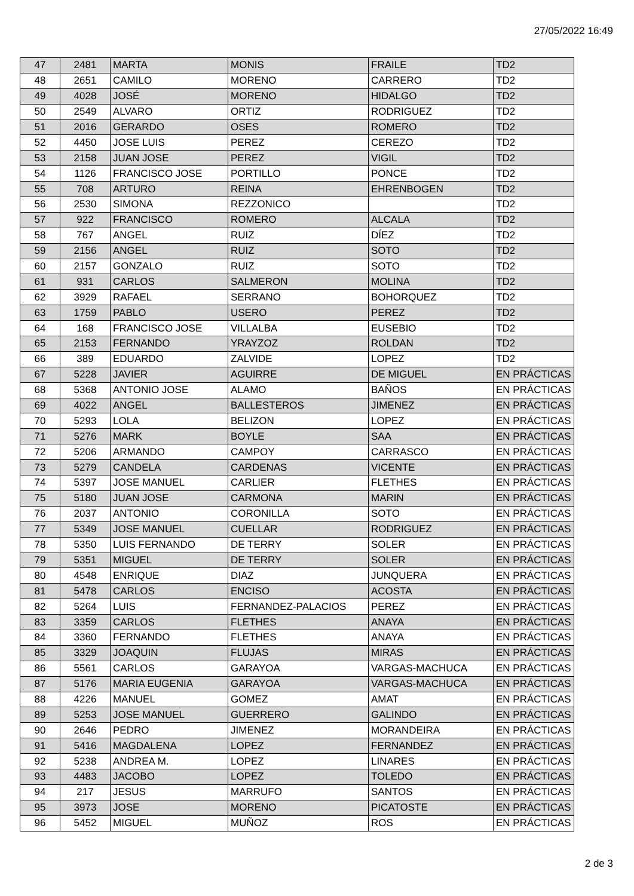27/05/2022 16:49
| 47 | 2481 | MARTA | MONIS | FRAILE | TD2 |
| 48 | 2651 | CAMILO | MORENO | CARRERO | TD2 |
| 49 | 4028 | JOSÉ | MORENO | HIDALGO | TD2 |
| 50 | 2549 | ALVARO | ORTIZ | RODRIGUEZ | TD2 |
| 51 | 2016 | GERARDO | OSES | ROMERO | TD2 |
| 52 | 4450 | JOSE LUIS | PEREZ | CEREZO | TD2 |
| 53 | 2158 | JUAN JOSE | PEREZ | VIGIL | TD2 |
| 54 | 1126 | FRANCISCO JOSE | PORTILLO | PONCE | TD2 |
| 55 | 708 | ARTURO | REINA | EHRENBOGEN | TD2 |
| 56 | 2530 | SIMONA | REZZONICO | | TD2 |
| 57 | 922 | FRANCISCO | ROMERO | ALCALA | TD2 |
| 58 | 767 | ANGEL | RUIZ | DÍEZ | TD2 |
| 59 | 2156 | ANGEL | RUIZ | SOTO | TD2 |
| 60 | 2157 | GONZALO | RUIZ | SOTO | TD2 |
| 61 | 931 | CARLOS | SALMERON | MOLINA | TD2 |
| 62 | 3929 | RAFAEL | SERRANO | BOHORQUEZ | TD2 |
| 63 | 1759 | PABLO | USERO | PEREZ | TD2 |
| 64 | 168 | FRANCISCO JOSE | VILLALBA | EUSEBIO | TD2 |
| 65 | 2153 | FERNANDO | YRAYZOZ | ROLDAN | TD2 |
| 66 | 389 | EDUARDO | ZALVIDE | LOPEZ | TD2 |
| 67 | 5228 | JAVIER | AGUIRRE | DE MIGUEL | EN PRÁCTICAS |
| 68 | 5368 | ANTONIO JOSE | ALAMO | BAÑOS | EN PRÁCTICAS |
| 69 | 4022 | ANGEL | BALLESTEROS | JIMENEZ | EN PRÁCTICAS |
| 70 | 5293 | LOLA | BELIZON | LOPEZ | EN PRÁCTICAS |
| 71 | 5276 | MARK | BOYLE | SAA | EN PRÁCTICAS |
| 72 | 5206 | ARMANDO | CAMPOY | CARRASCO | EN PRÁCTICAS |
| 73 | 5279 | CANDELA | CARDENAS | VICENTE | EN PRÁCTICAS |
| 74 | 5397 | JOSE MANUEL | CARLIER | FLETHES | EN PRÁCTICAS |
| 75 | 5180 | JUAN JOSE | CARMONA | MARIN | EN PRÁCTICAS |
| 76 | 2037 | ANTONIO | CORONILLA | SOTO | EN PRÁCTICAS |
| 77 | 5349 | JOSE MANUEL | CUELLAR | RODRIGUEZ | EN PRÁCTICAS |
| 78 | 5350 | LUIS FERNANDO | DE TERRY | SOLER | EN PRÁCTICAS |
| 79 | 5351 | MIGUEL | DE TERRY | SOLER | EN PRÁCTICAS |
| 80 | 4548 | ENRIQUE | DIAZ | JUNQUERA | EN PRÁCTICAS |
| 81 | 5478 | CARLOS | ENCISO | ACOSTA | EN PRÁCTICAS |
| 82 | 5264 | LUIS | FERNANDEZ-PALACIOS | PEREZ | EN PRÁCTICAS |
| 83 | 3359 | CARLOS | FLETHES | ANAYA | EN PRÁCTICAS |
| 84 | 3360 | FERNANDO | FLETHES | ANAYA | EN PRÁCTICAS |
| 85 | 3329 | JOAQUIN | FLUJAS | MIRAS | EN PRÁCTICAS |
| 86 | 5561 | CARLOS | GARAYOA | VARGAS-MACHUCA | EN PRÁCTICAS |
| 87 | 5176 | MARIA EUGENIA | GARAYOA | VARGAS-MACHUCA | EN PRÁCTICAS |
| 88 | 4226 | MANUEL | GOMEZ | AMAT | EN PRÁCTICAS |
| 89 | 5253 | JOSE MANUEL | GUERRERO | GALINDO | EN PRÁCTICAS |
| 90 | 2646 | PEDRO | JIMENEZ | MORANDEIRA | EN PRÁCTICAS |
| 91 | 5416 | MAGDALENA | LOPEZ | FERNANDEZ | EN PRÁCTICAS |
| 92 | 5238 | ANDREA M. | LOPEZ | LINARES | EN PRÁCTICAS |
| 93 | 4483 | JACOBO | LOPEZ | TOLEDO | EN PRÁCTICAS |
| 94 | 217 | JESUS | MARRUFO | SANTOS | EN PRÁCTICAS |
| 95 | 3973 | JOSE | MORENO | PICATOSTE | EN PRÁCTICAS |
| 96 | 5452 | MIGUEL | MUÑOZ | ROS | EN PRÁCTICAS |
2 de 3